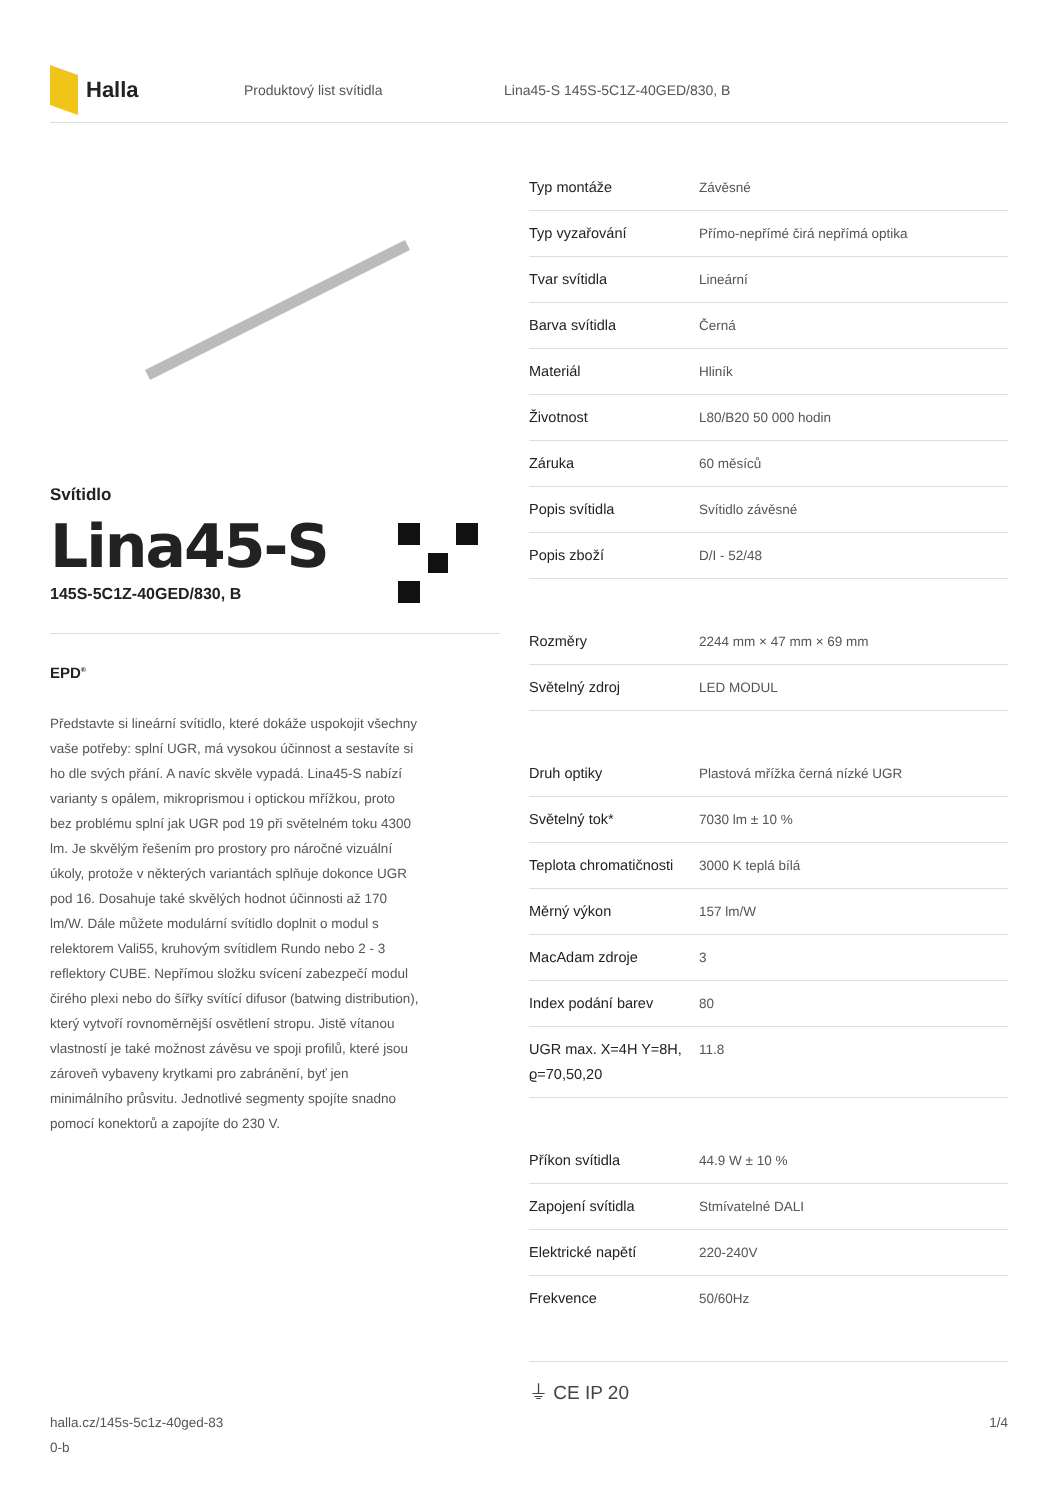Halla
Produktový list svítidla Lina45-S 145S-5C1Z-40GED/830, B
Svítidlo
Lina45-S
145S-5C1Z-40GED/830, B
EPD<sup>®</sup>
Představte si lineární svítidlo, které dokáže uspokojit všechny vaše potřeby: splní UGR, má vysokou účinnost a sestavíte si ho dle svých přání. A navíc skvěle vypadá. Lina45-S nabízí varianty s opálem, mikroprismou i optickou mřížkou, proto bez problému splní jak UGR pod 19 při světelném toku 4300 lm. Je skvělým řešením pro prostory pro náročné vizuální úkoly, protože v některých variantách splňuje dokonce UGR pod 16. Dosahuje také skvělých hodnot účinnosti až 170 lm/W. Dále můžete modulární svítidlo doplnit o modul s relektorem Vali55, kruhovým svítidlem Rundo nebo 2 - 3 reflektory CUBE. Nepřímou složku svícení zabezpečí modul čirého plexi nebo do šířky svítící difusor (batwing distribution), který vytvoří rovnoměrnější osvětlení stropu. Jistě vítanou vlastností je také možnost závěsu ve spoji profilů, které jsou zároveň vybaveny krytkami pro zabránění, byť jen minimálního průsvitu. Jednotlivé segmenty spojíte snadno pomocí konektorů a zapojíte do 230 V.
| Typ montáže | Závěsné |
| Typ vyzařování | Přímo-nepřímé čirá nepřímá optika |
| Tvar svítidla | Lineární |
| Barva svítidla | Černá |
| Materiál | Hliník |
| Životnost | L80/B20 50 000 hodin |
| Záruka | 60 měsíců |
| Popis svítidla | Svítidlo závěsné |
| Popis zboží | D/I - 52/48 |
| Rozměry | 2244 mm × 47 mm × 69 mm |
| Světelný zdroj | LED MODUL |
| Druh optiky | Plastová mřížka černá nízké UGR |
| Světelný tok* | 7030 lm ± 10 % |
| Teplota chromatičnosti | 3000 K teplá bílá |
| Měrný výkon | 157 lm/W |
| MacAdam zdroje | 3 |
| Index podání barev | 80 |
| UGR max. X=4H Y=8H, ϱ=70,50,20 | 11.8 |
| Příkon svítidla | 44.9 W ± 10 % |
| Zapojení svítidla | Stmívatelné DALI |
| Elektrické napětí | 220-240V |
| Frekvence | 50/60Hz |
⏚ CE IP 20
halla.cz/145s-5c1z-40ged-83
0-b 1/4